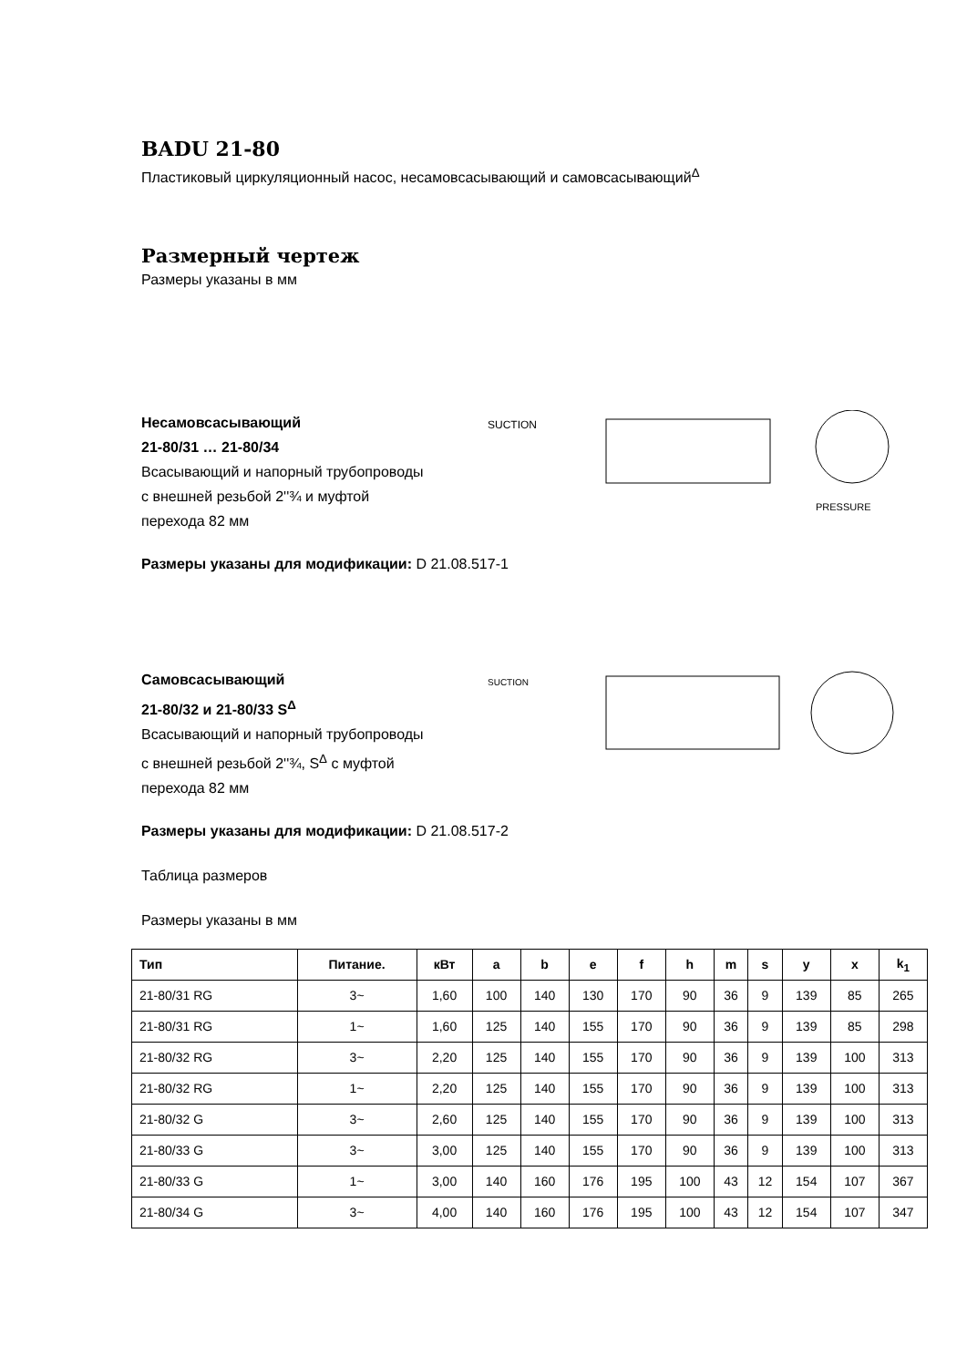BADU 21-80
Пластиковый циркуляционный насос, несамовсасывающий и самовсасывающий<sup>Δ</sup>
Размерный чертеж
Размеры указаны в мм
Несамовсасывающий
21-80/31 … 21-80/34
Всасывающий и напорный трубопроводы
с внешней резьбой 2''¾ и муфтой
перехода 82 мм
SUCTION
PRESSURE
Размеры указаны для модификации: D 21.08.517-1
Самовсасывающий
21-80/32 и 21-80/33 S<sup>Δ</sup>
Всасывающий и напорный трубопроводы
с внешней резьбой 2''¾, S<sup>Δ</sup> с муфтой
перехода 82 мм
SUCTION
Размеры указаны для модификации: D 21.08.517-2
Таблица размеров
Размеры указаны в мм
| Тип | Питание. | кВт | a | b | e | f | h | m | s | y | x | k<sub>1</sub> |
| --- | --- | --- | --- | --- | --- | --- | --- | --- | --- | --- | --- | --- |
| 21-80/31 RG | 3~ | 1,60 | 100 | 140 | 130 | 170 | 90 | 36 | 9 | 139 | 85 | 265 |
| 21-80/31 RG | 1~ | 1,60 | 125 | 140 | 155 | 170 | 90 | 36 | 9 | 139 | 85 | 298 |
| 21-80/32 RG | 3~ | 2,20 | 125 | 140 | 155 | 170 | 90 | 36 | 9 | 139 | 100 | 313 |
| 21-80/32 RG | 1~ | 2,20 | 125 | 140 | 155 | 170 | 90 | 36 | 9 | 139 | 100 | 313 |
| 21-80/32 G | 3~ | 2,60 | 125 | 140 | 155 | 170 | 90 | 36 | 9 | 139 | 100 | 313 |
| 21-80/33 G | 3~ | 3,00 | 125 | 140 | 155 | 170 | 90 | 36 | 9 | 139 | 100 | 313 |
| 21-80/33 G | 1~ | 3,00 | 140 | 160 | 176 | 195 | 100 | 43 | 12 | 154 | 107 | 367 |
| 21-80/34 G | 3~ | 4,00 | 140 | 160 | 176 | 195 | 100 | 43 | 12 | 154 | 107 | 347 |